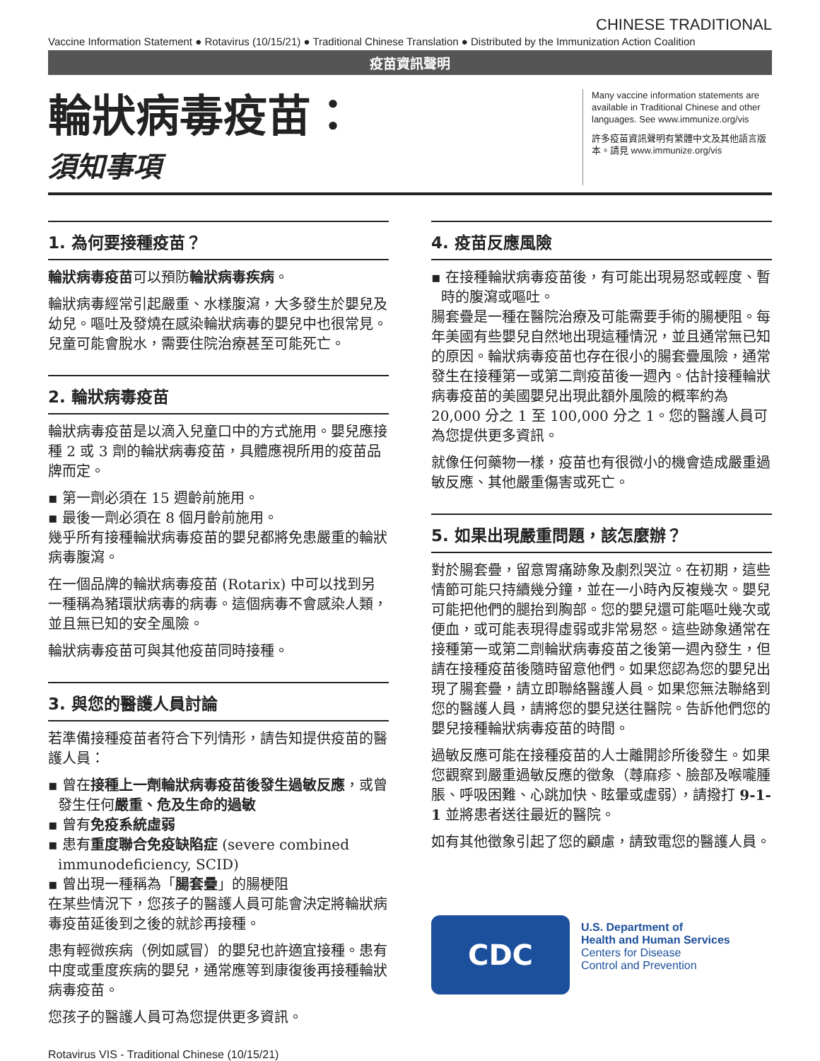CHINESE TRADITIONAL
Vaccine Information Statement ● Rotavirus (10/15/21) ● Traditional Chinese Translation ● Distributed by the Immunization Action Coalition
疫苗資訊聲明
輪狀病毒疫苗：
須知事項
Many vaccine information statements are available in Traditional Chinese and other languages. See www.immunize.org/vis
許多疫苗資訊聲明有繁體中文及其他語言版本。請見 www.immunize.org/vis
1. 為何要接種疫苗？
輪狀病毒疫苗可以預防輪狀病毒疾病。
輪狀病毒經常引起嚴重、水樣腹瀉，大多發生於嬰兒及幼兒。嘔吐及發燒在感染輪狀病毒的嬰兒中也很常見。兒童可能會脫水，需要住院治療甚至可能死亡。
2. 輪狀病毒疫苗
輪狀病毒疫苗是以滴入兒童口中的方式施用。嬰兒應接種 2 或 3 劑的輪狀病毒疫苗，具體應視所用的疫苗品牌而定。
▪ 第一劑必須在 15 週齡前施用。
▪ 最後一劑必須在 8 個月齡前施用。
幾乎所有接種輪狀病毒疫苗的嬰兒都將免患嚴重的輪狀病毒腹瀉。
在一個品牌的輪狀病毒疫苗 (Rotarix) 中可以找到另一種稱為豬環狀病毒的病毒。這個病毒不會感染人類，並且無已知的安全風險。
輪狀病毒疫苗可與其他疫苗同時接種。
3. 與您的醫護人員討論
若準備接種疫苗者符合下列情形，請告知提供疫苗的醫護人員：
▪ 曾在接種上一劑輪狀病毒疫苗後發生過敏反應，或曾發生任何嚴重、危及生命的過敏
▪ 曾有免疫系統虛弱
▪ 患有重度聯合免疫缺陷症 (severe combined immunodeficiency, SCID)
▪ 曾出現一種稱為「腸套疊」的腸梗阻
在某些情況下，您孩子的醫護人員可能會決定將輪狀病毒疫苗延後到之後的就診再接種。
患有輕微疾病（例如感冒）的嬰兒也許適宜接種。患有中度或重度疾病的嬰兒，通常應等到康復後再接種輪狀病毒疫苗。
您孩子的醫護人員可為您提供更多資訊。
Rotavirus VIS - Traditional Chinese (10/15/21)
4. 疫苗反應風險
▪ 在接種輪狀病毒疫苗後，有可能出現易怒或輕度、暫時的腹瀉或嘔吐。
腸套疊是一種在醫院治療及可能需要手術的腸梗阻。每年美國有些嬰兒自然地出現這種情況，並且通常無已知的原因。輪狀病毒疫苗也存在很小的腸套疊風險，通常發生在接種第一或第二劑疫苗後一週內。估計接種輪狀病毒疫苗的美國嬰兒出現此額外風險的概率約為 20,000 分之 1 至 100,000 分之 1。您的醫護人員可為您提供更多資訊。
就像任何藥物一樣，疫苗也有很微小的機會造成嚴重過敏反應、其他嚴重傷害或死亡。
5. 如果出現嚴重問題，該怎麼辦？
對於腸套疊，留意胃痛跡象及劇烈哭泣。在初期，這些情節可能只持續幾分鐘，並在一小時內反複幾次。嬰兒可能把他們的腿抬到胸部。您的嬰兒還可能嘔吐幾次或便血，或可能表現得虛弱或非常易怒。這些跡象通常在接種第一或第二劑輪狀病毒疫苗之後第一週內發生，但請在接種疫苗後隨時留意他們。如果您認為您的嬰兒出現了腸套疊，請立即聯絡醫護人員。如果您無法聯絡到您的醫護人員，請將您的嬰兒送往醫院。告訴他們您的嬰兒接種輪狀病毒疫苗的時間。
過敏反應可能在接種疫苗的人士離開診所後發生。如果您觀察到嚴重過敏反應的徵象（蕁麻疹、臉部及喉嚨腫脹、呼吸困難、心跳加快、眩暈或虛弱），請撥打 9-1-1 並將患者送往最近的醫院。
如有其他徵象引起了您的顧慮，請致電您的醫護人員。
CDC
U.S. Department of
Health and Human Services
Centers for Disease
Control and Prevention